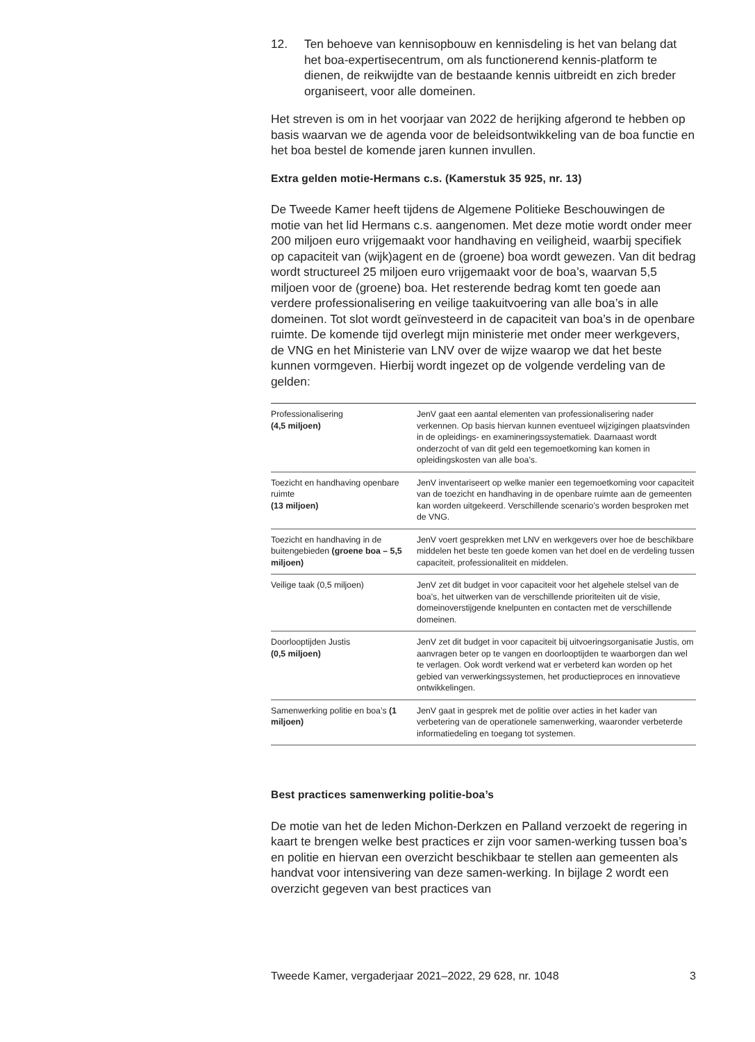12. Ten behoeve van kennisopbouw en kennisdeling is het van belang dat het boa-expertisecentrum, om als functionerend kennis-platform te dienen, de reikwijdte van de bestaande kennis uitbreidt en zich breder organiseert, voor alle domeinen.
Het streven is om in het voorjaar van 2022 de herijking afgerond te hebben op basis waarvan we de agenda voor de beleidsontwikkeling van de boa functie en het boa bestel de komende jaren kunnen invullen.
Extra gelden motie-Hermans c.s. (Kamerstuk 35 925, nr. 13)
De Tweede Kamer heeft tijdens de Algemene Politieke Beschouwingen de motie van het lid Hermans c.s. aangenomen. Met deze motie wordt onder meer 200 miljoen euro vrijgemaakt voor handhaving en veiligheid, waarbij specifiek op capaciteit van (wijk)agent en de (groene) boa wordt gewezen. Van dit bedrag wordt structureel 25 miljoen euro vrijgemaakt voor de boa’s, waarvan 5,5 miljoen voor de (groene) boa. Het resterende bedrag komt ten goede aan verdere professionalisering en veilige taakuitvoering van alle boa’s in alle domeinen. Tot slot wordt geïnvesteerd in de capaciteit van boa’s in de openbare ruimte. De komende tijd overlegt mijn ministerie met onder meer werkgevers, de VNG en het Ministerie van LNV over de wijze waarop we dat het beste kunnen vormgeven. Hierbij wordt ingezet op de volgende verdeling van de gelden:
| Professionalisering (4,5 miljoen) | JenV gaat een aantal elementen van professionalisering nader verkennen. Op basis hiervan kunnen eventueel wijzigingen plaatsvinden in de opleidings- en examineringssystematiek. Daarnaast wordt onderzocht of van dit geld een tegemoetkoming kan komen in opleidingskosten van alle boa’s. |
| Toezicht en handhaving openbare ruimte (13 miljoen) | JenV inventariseert op welke manier een tegemoetkoming voor capaciteit van de toezicht en handhaving in de openbare ruimte aan de gemeenten kan worden uitgekeerd. Verschillende scenario’s worden besproken met de VNG. |
| Toezicht en handhaving in de buitengebieden (groene boa – 5,5 miljoen) | JenV voert gesprekken met LNV en werkgevers over hoe de beschikbare middelen het beste ten goede komen van het doel en de verdeling tussen capaciteit, professionaliteit en middelen. |
| Veilige taak (0,5 miljoen) | JenV zet dit budget in voor capaciteit voor het algehele stelsel van de boa’s, het uitwerken van de verschillende prioriteiten uit de visie, domeinoverstijgende knelpunten en contacten met de verschillende domeinen. |
| Doorlooptijden Justis (0,5 miljoen) | JenV zet dit budget in voor capaciteit bij uitvoeringsorganisatie Justis, om aanvragen beter op te vangen en doorlooptijden te waarborgen dan wel te verlagen. Ook wordt verkend wat er verbeterd kan worden op het gebied van verwerkingssystemen, het productieproces en innovatieve ontwikkelingen. |
| Samenwerking politie en boa’s (1 miljoen) | JenV gaat in gesprek met de politie over acties in het kader van verbetering van de operationele samenwerking, waaronder verbeterde informatiedeling en toegang tot systemen. |
Best practices samenwerking politie-boa’s
De motie van het de leden Michon-Derkzen en Palland verzoekt de regering in kaart te brengen welke best practices er zijn voor samen-werking tussen boa’s en politie en hiervan een overzicht beschikbaar te stellen aan gemeenten als handvat voor intensivering van deze samen-werking. In bijlage 2 wordt een overzicht gegeven van best practices van
Tweede Kamer, vergaderjaar 2021–2022, 29 628, nr. 1048 3